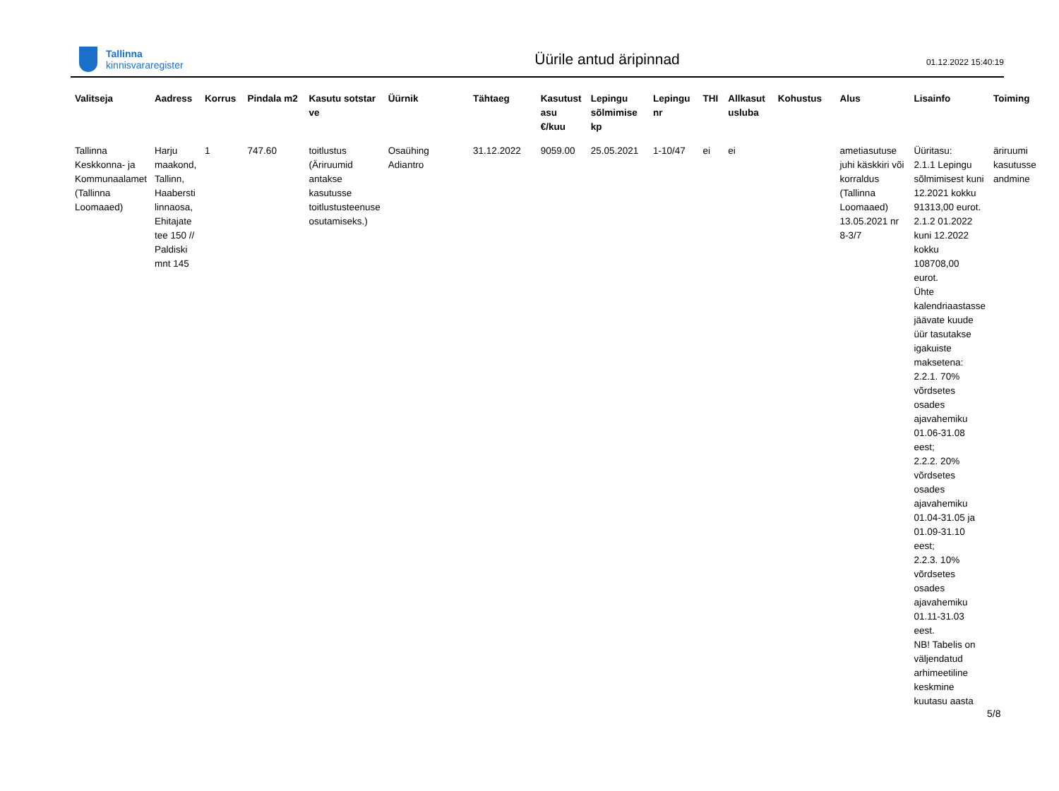Tallinna
kinnisvararegister
Üürile antud äripinnad
01.12.2022 15:40:19
| Valitseja | Aadress | Korrus | Pindala m2 | Kasutu sotstar ve | Üürnik | Tähtaeg | Kasutust asu €/kuu | Lepingu sõlmimise kp | Lepingu nr | THI | Allkasut usluba | Kohustus | Alus | Lisainfo | Toiming |
| --- | --- | --- | --- | --- | --- | --- | --- | --- | --- | --- | --- | --- | --- | --- | --- |
| Tallinna Keskkonna- ja Kommunaalamet (Tallinna Loomaaed) | Harju maakond, Tallinn, Haabersti linnaosa, Ehitajate tee 150 // Paldiski mnt 145 | 1 | 747.60 | toitlustus (Äriruumid antakse kasutusse toitlustusteenuse osutamiseks.) | Osaühing Adiantro | 31.12.2022 | 9059.00 | 25.05.2021 | 1-10/47 | ei | ei | | ametiasutuse juhi käskkiri või korraldus (Tallinna Loomaaed) 13.05.2021 nr 8-3/7 | Üüritasu: 2.1.1 Lepingu sõlmimisest kuni 12.2021 kokku 91313,00 eurot. 2.1.2 01.2022 kuni 12.2022 kokku 108708,00 eurot. Ühte kalendriaastasse jäävate kuude üür tasutakse igakuiste maksetena: 2.2.1. 70% võrdsetes osades ajavahemiku 01.06-31.08 eest; 2.2.2. 20% võrdsetes osades ajavahemiku 01.04-31.05 ja 01.09-31.10 eest; 2.2.3. 10% võrdsetes osades ajavahemiku 01.11-31.03 eest. NB! Tabelis on väljendatud arhimeetiline keskmine kuutasu aasta | äriruumi kasutusse andmine |
5/8